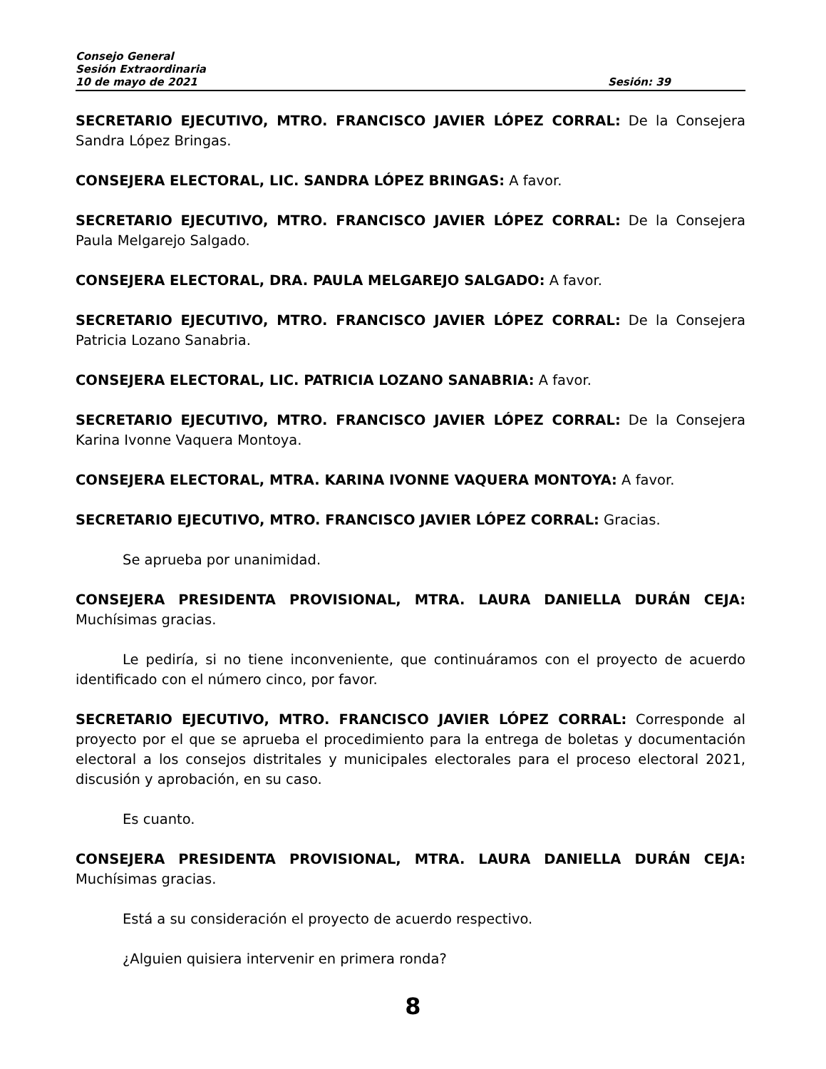Consejo General
Sesión Extraordinaria
10 de mayo de 2021 Sesión: 39
SECRETARIO EJECUTIVO, MTRO. FRANCISCO JAVIER LÓPEZ CORRAL: De la Consejera Sandra López Bringas.
CONSEJERA ELECTORAL, LIC. SANDRA LÓPEZ BRINGAS: A favor.
SECRETARIO EJECUTIVO, MTRO. FRANCISCO JAVIER LÓPEZ CORRAL: De la Consejera Paula Melgarejo Salgado.
CONSEJERA ELECTORAL, DRA. PAULA MELGAREJO SALGADO: A favor.
SECRETARIO EJECUTIVO, MTRO. FRANCISCO JAVIER LÓPEZ CORRAL: De la Consejera Patricia Lozano Sanabria.
CONSEJERA ELECTORAL, LIC. PATRICIA LOZANO SANABRIA: A favor.
SECRETARIO EJECUTIVO, MTRO. FRANCISCO JAVIER LÓPEZ CORRAL: De la Consejera Karina Ivonne Vaquera Montoya.
CONSEJERA ELECTORAL, MTRA. KARINA IVONNE VAQUERA MONTOYA: A favor.
SECRETARIO EJECUTIVO, MTRO. FRANCISCO JAVIER LÓPEZ CORRAL: Gracias.
Se aprueba por unanimidad.
CONSEJERA PRESIDENTA PROVISIONAL, MTRA. LAURA DANIELLA DURÁN CEJA: Muchísimas gracias.
Le pediría, si no tiene inconveniente, que continuáramos con el proyecto de acuerdo identificado con el número cinco, por favor.
SECRETARIO EJECUTIVO, MTRO. FRANCISCO JAVIER LÓPEZ CORRAL: Corresponde al proyecto por el que se aprueba el procedimiento para la entrega de boletas y documentación electoral a los consejos distritales y municipales electorales para el proceso electoral 2021, discusión y aprobación, en su caso.
Es cuanto.
CONSEJERA PRESIDENTA PROVISIONAL, MTRA. LAURA DANIELLA DURÁN CEJA: Muchísimas gracias.
Está a su consideración el proyecto de acuerdo respectivo.
¿Alguien quisiera intervenir en primera ronda?
8